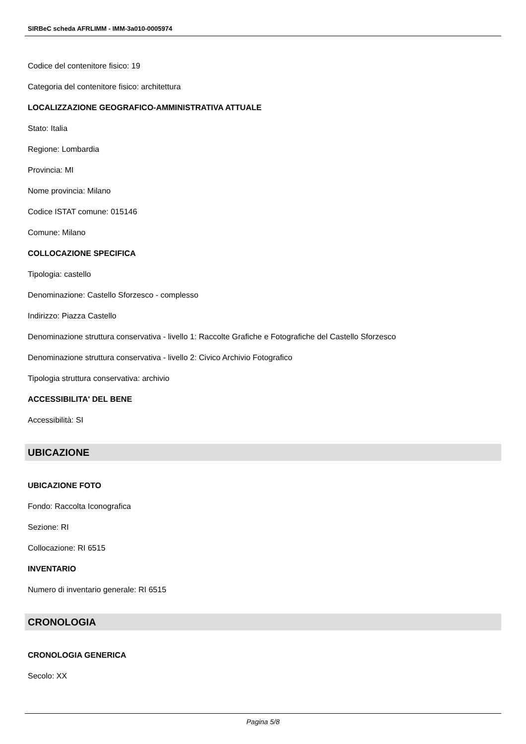SIRBeC scheda AFRLIMM - IMM-3a010-0005974
Codice del contenitore fisico: 19
Categoria del contenitore fisico: architettura
LOCALIZZAZIONE GEOGRAFICO-AMMINISTRATIVA ATTUALE
Stato: Italia
Regione: Lombardia
Provincia: MI
Nome provincia: Milano
Codice ISTAT comune: 015146
Comune: Milano
COLLOCAZIONE SPECIFICA
Tipologia: castello
Denominazione: Castello Sforzesco - complesso
Indirizzo: Piazza Castello
Denominazione struttura conservativa - livello 1: Raccolte Grafiche e Fotografiche del Castello Sforzesco
Denominazione struttura conservativa - livello 2: Civico Archivio Fotografico
Tipologia struttura conservativa: archivio
ACCESSIBILITA' DEL BENE
Accessibilità: SI
UBICAZIONE
UBICAZIONE FOTO
Fondo: Raccolta Iconografica
Sezione: RI
Collocazione: RI 6515
INVENTARIO
Numero di inventario generale: RI 6515
CRONOLOGIA
CRONOLOGIA GENERICA
Secolo: XX
Pagina 5/8